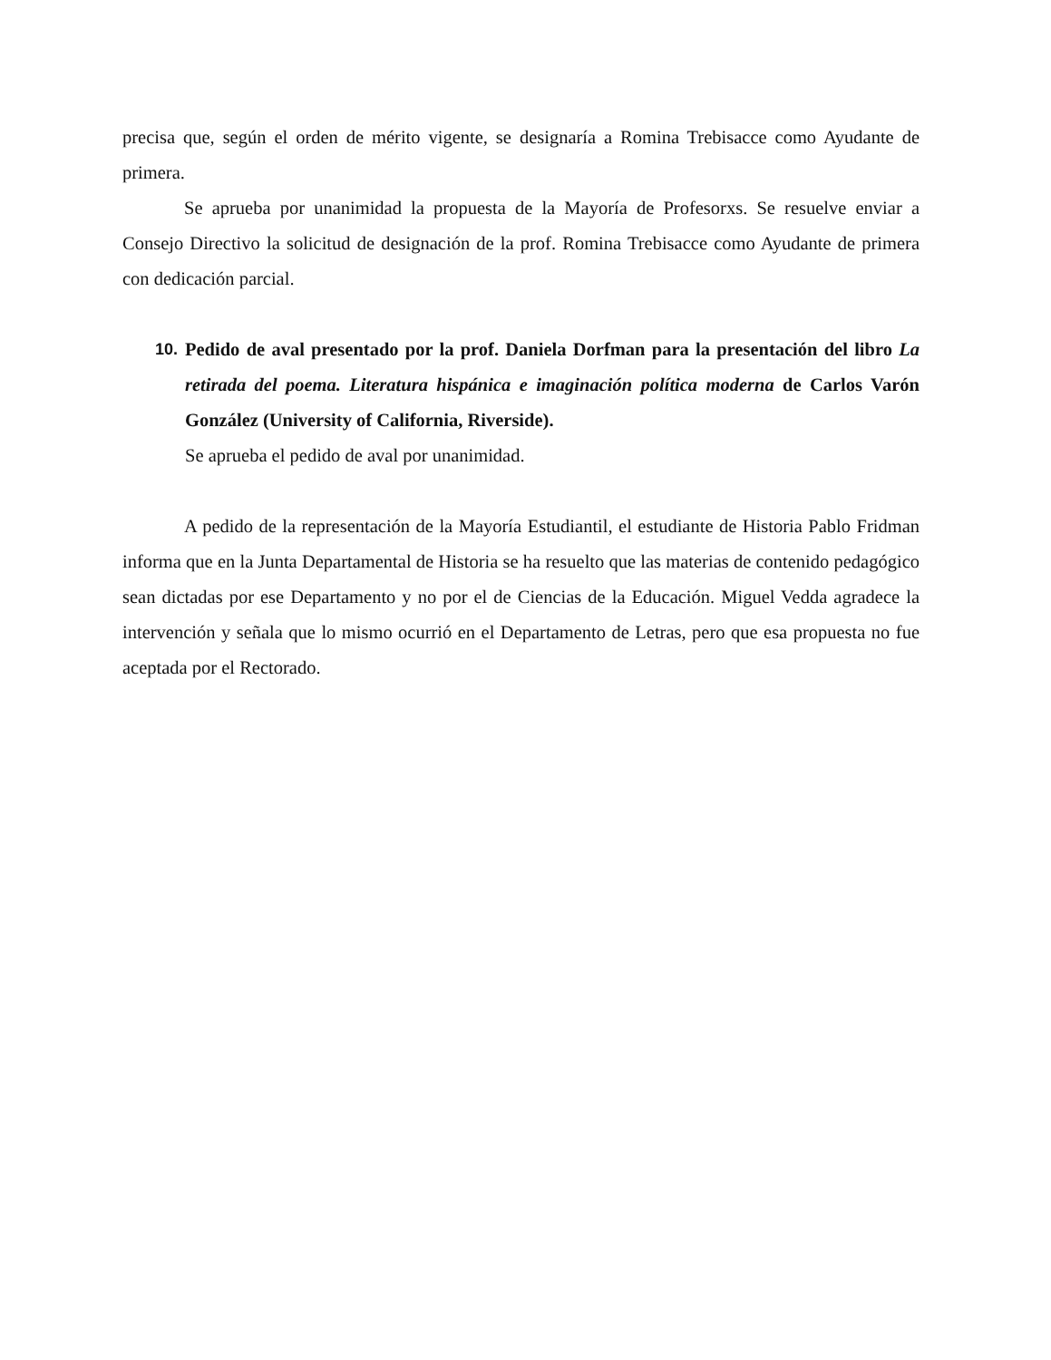precisa que, según el orden de mérito vigente, se designaría a Romina Trebisacce como Ayudante de primera.
Se aprueba por unanimidad la propuesta de la Mayoría de Profesorxs. Se resuelve enviar a Consejo Directivo la solicitud de designación de la prof. Romina Trebisacce como Ayudante de primera con dedicación parcial.
10. Pedido de aval presentado por la prof. Daniela Dorfman para la presentación del libro La retirada del poema. Literatura hispánica e imaginación política moderna de Carlos Varón González (University of California, Riverside).
Se aprueba el pedido de aval por unanimidad.
A pedido de la representación de la Mayoría Estudiantil, el estudiante de Historia Pablo Fridman informa que en la Junta Departamental de Historia se ha resuelto que las materias de contenido pedagógico sean dictadas por ese Departamento y no por el de Ciencias de la Educación. Miguel Vedda agradece la intervención y señala que lo mismo ocurrió en el Departamento de Letras, pero que esa propuesta no fue aceptada por el Rectorado.